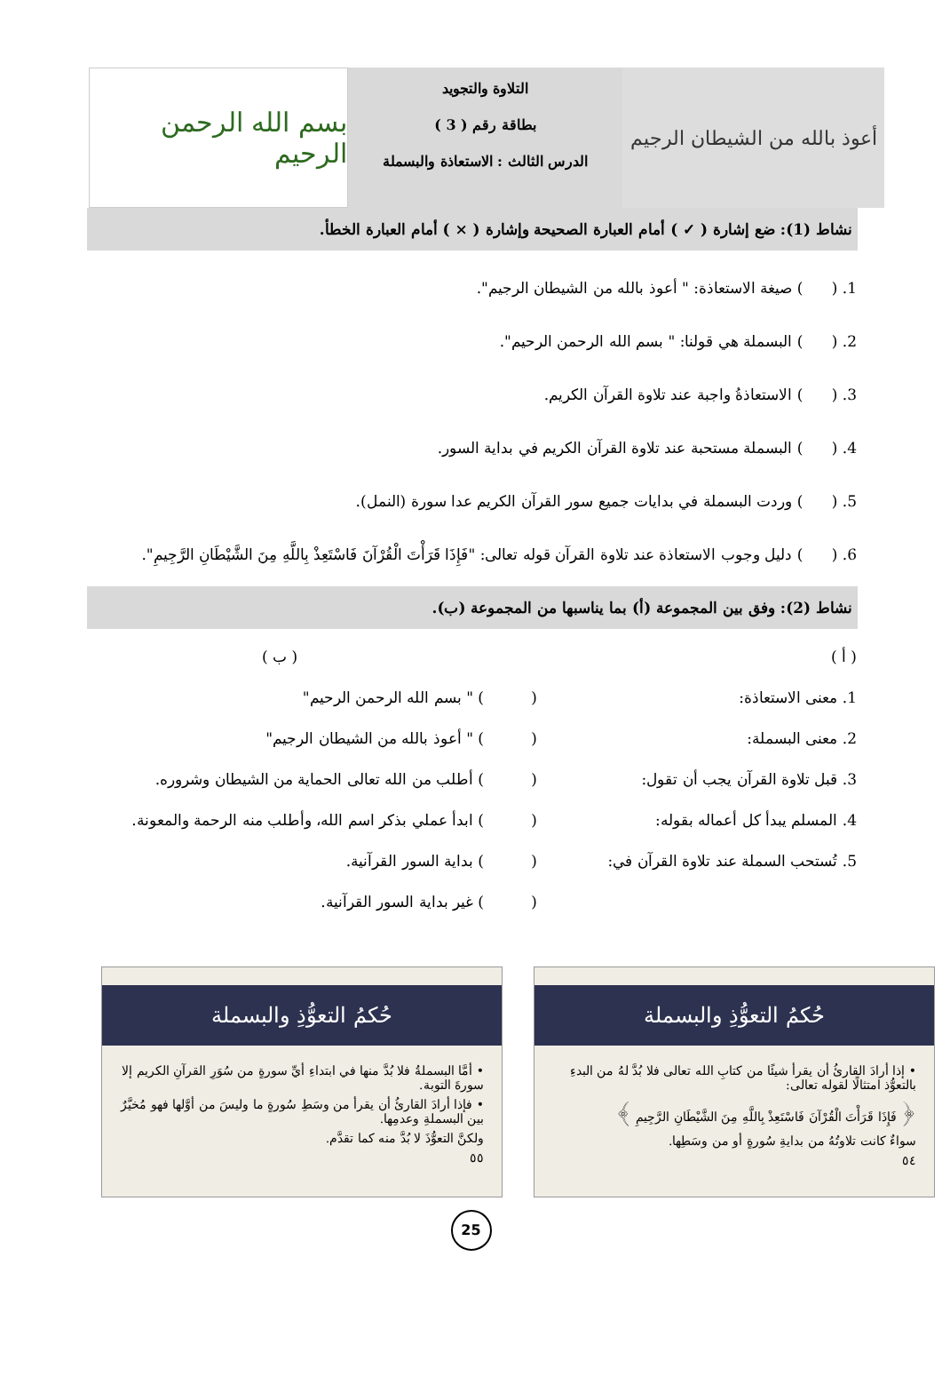أعوذ بالله من الشيطان الرجيم
التلاوة والتجويد
بطاقة رقم ( 3 )
الدرس الثالث : الاستعاذة والبسملة
بسم الله الرحمن الرحيم
نشاط (1): ضع إشارة ( ✓ ) أمام العبارة الصحيحة وإشارة ( × ) أمام العبارة الخطأ.
1. ( ) صيغة الاستعاذة: " أعوذ بالله من الشيطان الرجيم".
2. ( ) البسملة هي قولنا: " بسم الله الرحمن الرحيم".
3. ( ) الاستعاذةُ واجبة عند تلاوة القرآن الكريم.
4. ( ) البسملة مستحبة عند تلاوة القرآن الكريم في بداية السور.
5. ( ) وردت البسملة في بدايات جميع سور القرآن الكريم عدا سورة (النمل).
6. ( ) دليل وجوب الاستعاذة عند تلاوة القرآن قوله تعالى: "فَإِذَا قَرَأْتَ الْقُرْآنَ فَاسْتَعِذْ بِاللَّهِ مِنَ الشَّيْطَانِ الرَّجِيمِ".
نشاط (2): وفق بين المجموعة (أ) بما يناسبها من المجموعة (ب).
| ( أ ) | | ( ب ) |
| --- | --- | --- |
| 1. معنى الاستعاذة: | ( | ) " بسم الله الرحمن الرحيم" |
| 2. معنى البسملة: | ( | ) " أعوذ بالله من الشيطان الرجيم" |
| 3. قبل تلاوة القرآن يجب أن تقول: | ( | ) أطلب من الله تعالى الحماية من الشيطان وشروره. |
| 4. المسلم يبدأ كل أعماله بقوله: | ( | ) ابدأ عملي بذكر اسم الله، وأطلب منه الرحمة والمعونة. |
| 5. تُستحب السملة عند تلاوة القرآن في: | ( | ) بداية السور القرآنية. |
| | ( | ) غير بداية السور القرآنية. |
حُكمُ التعوُّذِ والبسملة
• إذا أرادَ القارئُ أن يقرأ شيئًا من كتابِ الله تعالى فلا بُدَّ لهُ من البدءِ بالتعوُّذ امتثالًا لقوله تعالى:
﴿ فَإِذَا قَرَأْتَ الْقُرْآنَ فَاسْتَعِذْ بِاللَّهِ مِنَ الشَّيْطَانِ الرَّجِيمِ ﴾
سواءٌ كانت تلاوتُهُ من بدايةِ سُورةٍ أو من وسَطِها.
٥٤
حُكمُ التعوُّذِ والبسملة
• أمَّا البسملةُ فلا بُدَّ منها في ابتداءِ أيِّ سورةٍ من سُوَرِ القرآنِ الكريم إلا سورةَ التوبة.
• فإذا أرادَ القارئُ أن يقرأ من وسَطِ سُورةٍ ما وليسَ من أوَّلها فهو مُخيَّرٌ بين البسملةِ وعدمِها.
ولكنَّ التعوُّذَ لا بُدَّ منه كما تقدَّم.
٥٥
25